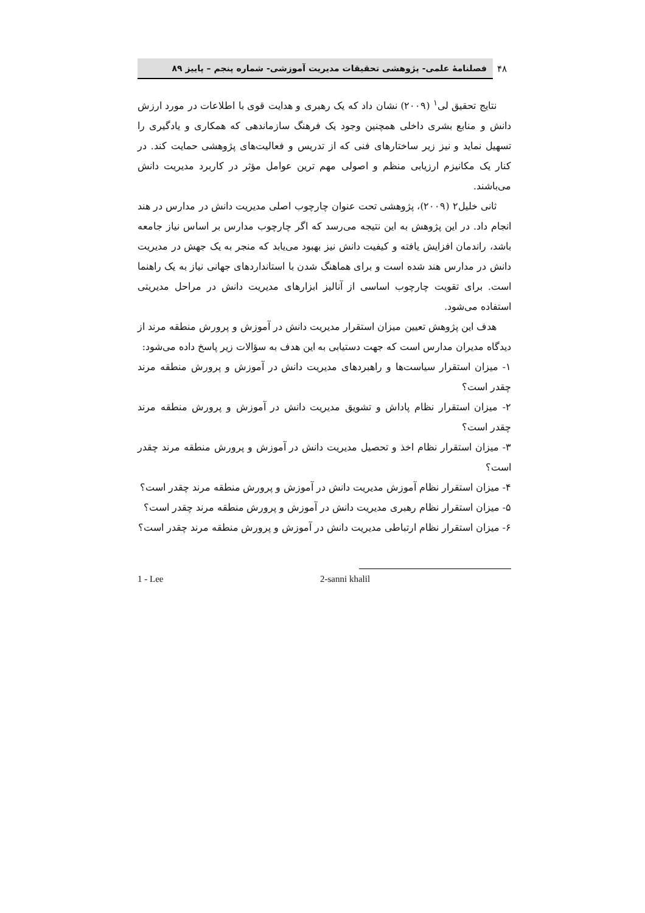۴۸
فصلنامهٔ علمی- پژوهشی تحقیقات مدیریت آموزشی- شماره پنجم – پاییز ۸۹
نتایج تحقیق لی<sup>۱</sup> (۲۰۰۹) نشان داد که یک رهبری و هدایت قوی با اطلاعات در مورد ارزش دانش و منابع بشری داخلی همچنین وجود یک فرهنگ سازماندهی که همکاری و یادگیری را تسهیل نماید و نیز زیر ساختارهای فنی که از تدریس و فعالیت‌های پژوهشی حمایت کند. در کنار یک مکانیزم ارزیابی منظم و اصولی مهم ترین عوامل مؤثر در کاربرد مدیریت دانش می‌باشند.
ثانی خلیل۲ (۲۰۰۹)، پژوهشی تحت عنوان چارچوب اصلی مدیریت دانش در مدارس در هند انجام داد. در این پژوهش به این نتیجه می‌رسد که اگر چارچوب مدارس بر اساس نیاز جامعه باشد، راندمان افزایش یافته و کیفیت دانش نیز بهبود می‌یابد که منجر به یک جهش در مدیریت دانش در مدارس هند شده است و برای هماهنگ شدن با استانداردهای جهانی نیاز به یک راهنما است. برای تقویت چارچوب اساسی از آنالیز ابزارهای مدیریت دانش در مراحل مدیریتی استفاده می‌شود.
هدف این پژوهش تعیین میزان استقرار مدیریت دانش در آموزش و پرورش منطقه مرند از دیدگاه مدیران مدارس است که جهت دستیابی به این هدف به سؤالات زیر پاسخ داده می‌شود:
۱- میزان استقرار سیاست‌ها و راهبردهای مدیریت دانش در آموزش و پرورش منطقه مرند چقدر است؟
۲- میزان استقرار نظام پاداش و تشویق مدیریت دانش در آموزش و پرورش منطقه مرند چقدر است؟
۳- میزان استقرار نظام اخذ و تحصیل مدیریت دانش در آموزش و پرورش منطقه مرند چقدر است؟
۴- میزان استقرار نظام آموزش مدیریت دانش در آموزش و پرورش منطقه مرند چقدر است؟
۵- میزان استقرار نظام رهبری مدیریت دانش در آموزش و پرورش منطقه مرند چقدر است؟
۶- میزان استقرار نظام ارتباطی مدیریت دانش در آموزش و پرورش منطقه مرند چقدر است؟
1 - Lee 2-sanni khalil